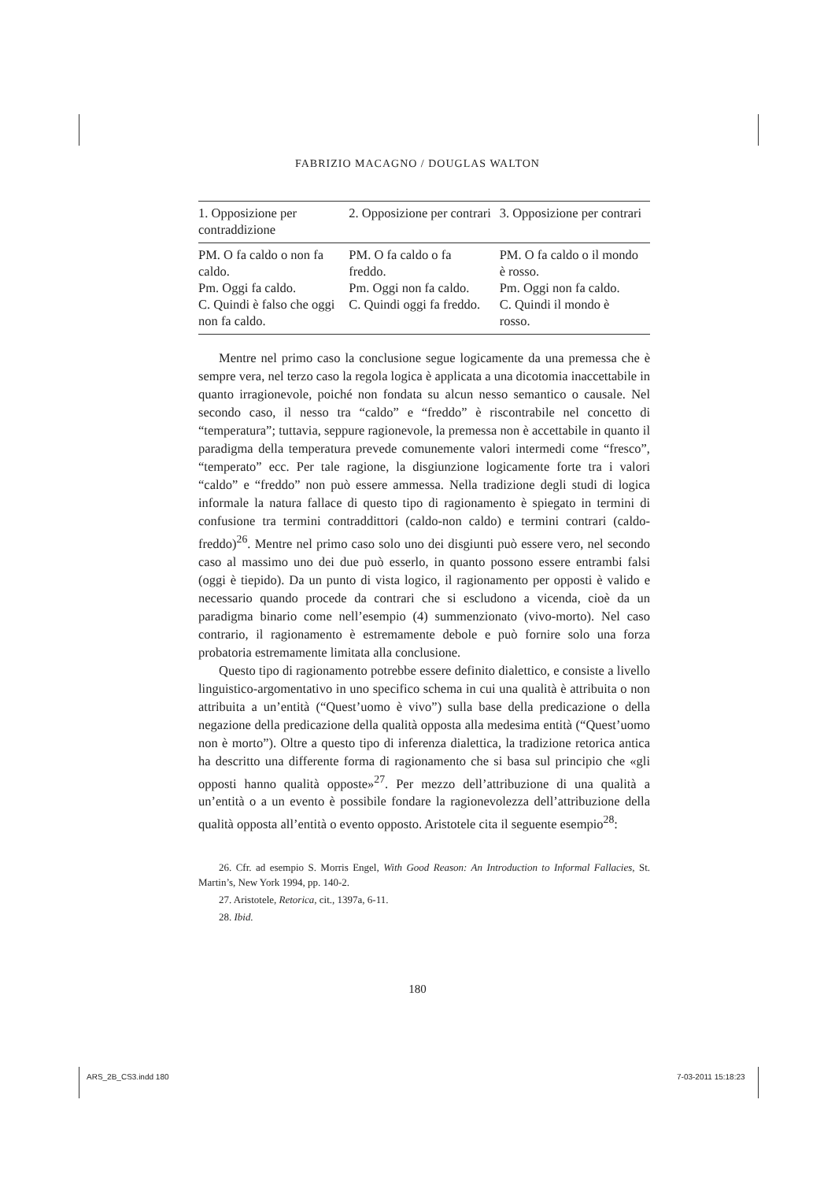FABRIZIO MACAGNO / DOUGLAS WALTON
| 1. Opposizione per contraddizione | 2. Opposizione per contrari | 3. Opposizione per contrari |
| --- | --- | --- |
| PM. O fa caldo o non fa caldo. Pm. Oggi fa caldo. C. Quindi è falso che oggi non fa caldo. | PM. O fa caldo o fa freddo. Pm. Oggi non fa caldo. C. Quindi oggi fa freddo. | PM. O fa caldo o il mondo è rosso. Pm. Oggi non fa caldo. C. Quindi il mondo è rosso. |
Mentre nel primo caso la conclusione segue logicamente da una premessa che è sempre vera, nel terzo caso la regola logica è applicata a una dicotomia inaccettabile in quanto irragionevole, poiché non fondata su alcun nesso semantico o causale. Nel secondo caso, il nesso tra “caldo” e “freddo” è riscontrabile nel concetto di “temperatura”; tuttavia, seppure ragionevole, la premessa non è accettabile in quanto il paradigma della temperatura prevede comunemente valori intermedi come “fresco”, “temperato” ecc. Per tale ragione, la disgiunzione logicamente forte tra i valori “caldo” e “freddo” non può essere ammessa. Nella tradizione degli studi di logica informale la natura fallace di questo tipo di ragionamento è spiegato in termini di confusione tra termini contraddittori (caldo-non caldo) e termini contrari (caldo-freddo)<sup>26</sup>. Mentre nel primo caso solo uno dei disgiunti può essere vero, nel secondo caso al massimo uno dei due può esserlo, in quanto possono essere entrambi falsi (oggi è tiepido). Da un punto di vista logico, il ragionamento per opposti è valido e necessario quando procede da contrari che si escludono a vicenda, cioè da un paradigma binario come nell’esempio (4) summenzionato (vivo-morto). Nel caso contrario, il ragionamento è estremamente debole e può fornire solo una forza probatoria estremamente limitata alla conclusione.
Questo tipo di ragionamento potrebbe essere definito dialettico, e consiste a livello linguistico-argomentativo in uno specifico schema in cui una qualità è attribuita o non attribuita a un’entità (“Quest’uomo è vivo”) sulla base della predicazione o della negazione della predicazione della qualità opposta alla medesima entità (“Quest’uomo non è morto”). Oltre a questo tipo di inferenza dialettica, la tradizione retorica antica ha descritto una differente forma di ragionamento che si basa sul principio che «gli opposti hanno qualità opposte»<sup>27</sup>. Per mezzo dell’attribuzione di una qualità a un’entità o a un evento è possibile fondare la ragionevolezza dell’attribuzione della qualità opposta all’entità o evento opposto. Aristotele cita il seguente esempio<sup>28</sup>:
26. Cfr. ad esempio S. Morris Engel, With Good Reason: An Introduction to Informal Fallacies, St. Martin’s, New York 1994, pp. 140-2.
27. Aristotele, Retorica, cit., 1397a, 6-11.
28. Ibid.
180
ARS_2B_CS3.indd 180 7-03-2011 15:18:23